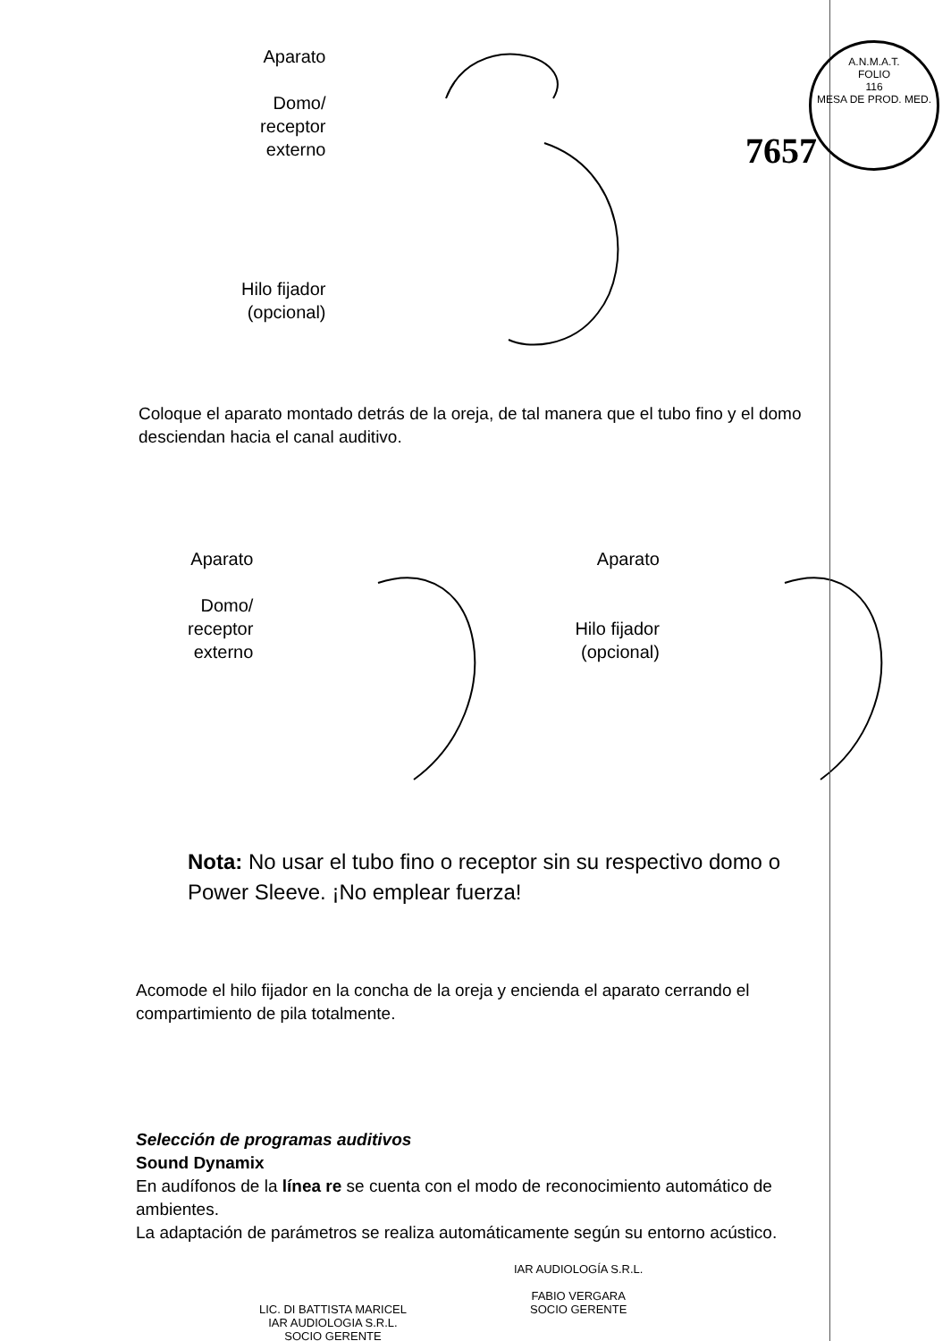A.N.M.A.T.
FOLIO
116
MESA DE PROD. MED.
Aparato
Domo/
receptor
externo
Hilo fijador
(opcional)
7657
Coloque el aparato montado detrás de la oreja, de tal manera que el tubo fino y el domo desciendan hacia el canal auditivo.
Aparato
Domo/
receptor
externo
Aparato
Hilo fijador
(opcional)
Nota: No usar el tubo fino o receptor sin su respectivo domo o Power Sleeve. ¡No emplear fuerza!
Acomode el hilo fijador en la concha de la oreja y encienda el aparato cerrando el compartimiento de pila totalmente.
Selección de programas auditivos
Sound Dynamix
En audífonos de la línea re se cuenta con el modo de reconocimiento automático de ambientes.
La adaptación de parámetros se realiza automáticamente según su entorno acústico.
LIC. DI BATTISTA MARICEL
IAR AUDIOLOGIA S.R.L.
SOCIO GERENTE
IAR AUDIOLOGÍA S.R.L.
FABIO VERGARA
SOCIO GERENTE